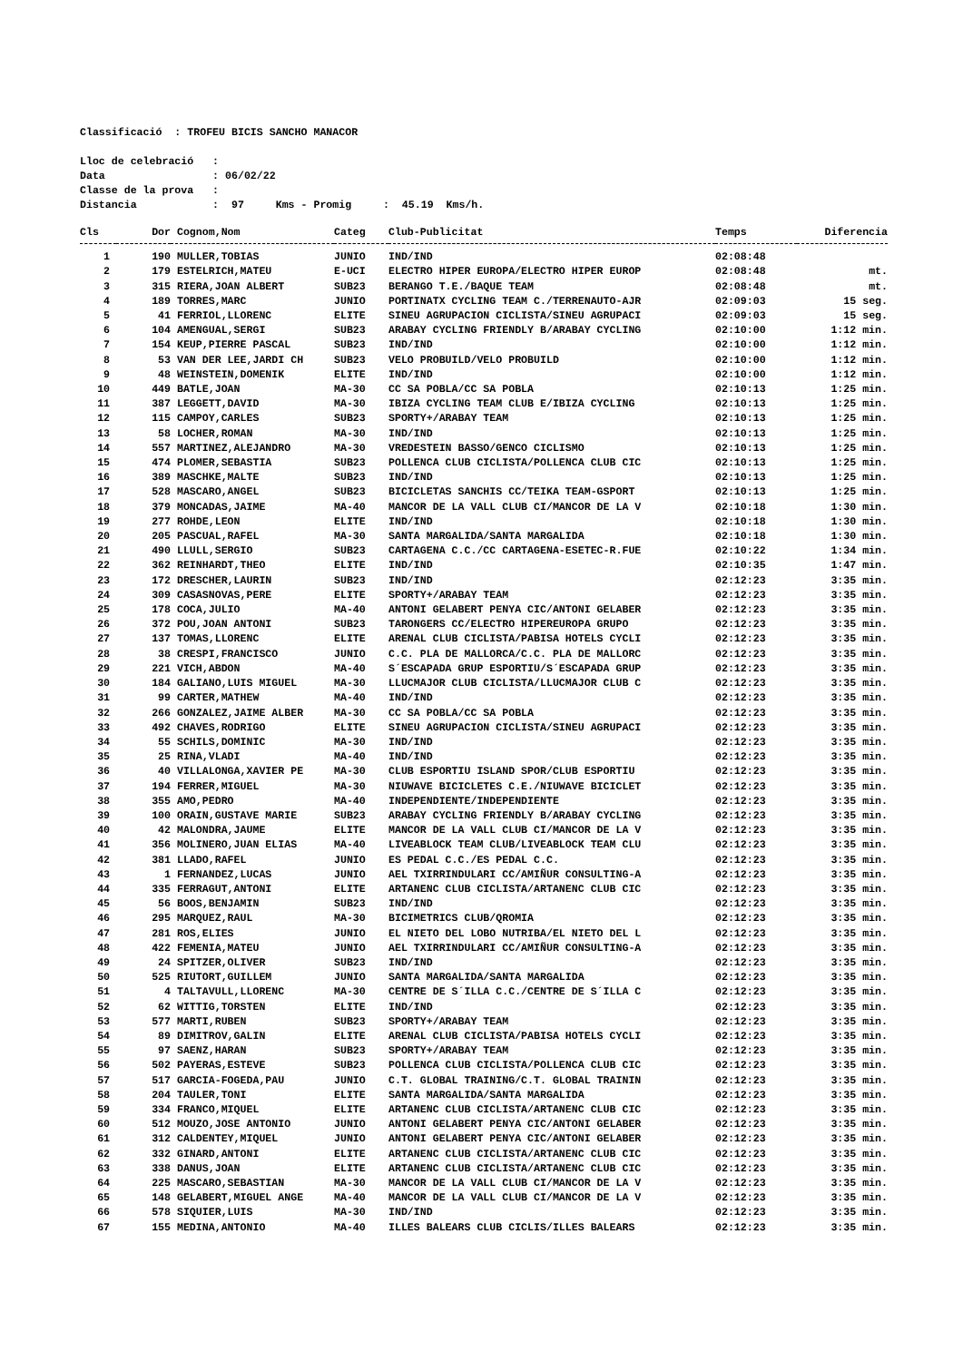Classificació : TROFEU BICIS SANCHO MANACOR
Lloc de celebració :
Data : 06/02/22
Classe de la prova :
Distancia : 97 Kms - Promig : 45.19 Kms/h.
| Cls | Dor | Cognom,Nom | Categ | Club-Publicitat | Temps | Diferencia |
| --- | --- | --- | --- | --- | --- | --- |
| 1 | 190 | MULLER,TOBIAS | JUNIO | IND/IND | 02:08:48 | |
| 2 | 179 | ESTELRICH,MATEU | E-UCI | ELECTRO HIPER EUROPA/ELECTRO HIPER EUROP | 02:08:48 | mt. |
| 3 | 315 | RIERA,JOAN ALBERT | SUB23 | BERANGO T.E./BAQUE TEAM | 02:08:48 | mt. |
| 4 | 189 | TORRES,MARC | JUNIO | PORTINATX CYCLING TEAM C./TERRENAUTO-AJR | 02:09:03 | 15 seg. |
| 5 | 41 | FERRIOL,LLORENC | ELITE | SINEU AGRUPACION CICLISTA/SINEU AGRUPACI | 02:09:03 | 15 seg. |
| 6 | 104 | AMENGUAL,SERGI | SUB23 | ARABAY CYCLING FRIENDLY B/ARABAY CYCLING | 02:10:00 | 1:12 min. |
| 7 | 154 | KEUP,PIERRE PASCAL | SUB23 | IND/IND | 02:10:00 | 1:12 min. |
| 8 | 53 | VAN DER LEE,JARDI CH | SUB23 | VELO PROBUILD/VELO PROBUILD | 02:10:00 | 1:12 min. |
| 9 | 48 | WEINSTEIN,DOMENIK | ELITE | IND/IND | 02:10:00 | 1:12 min. |
| 10 | 449 | BATLE,JOAN | MA-30 | CC SA POBLA/CC SA POBLA | 02:10:13 | 1:25 min. |
| 11 | 387 | LEGGETT,DAVID | MA-30 | IBIZA CYCLING TEAM CLUB E/IBIZA CYCLING | 02:10:13 | 1:25 min. |
| 12 | 115 | CAMPOY,CARLES | SUB23 | SPORTY+/ARABAY TEAM | 02:10:13 | 1:25 min. |
| 13 | 58 | LOCHER,ROMAN | MA-30 | IND/IND | 02:10:13 | 1:25 min. |
| 14 | 557 | MARTINEZ,ALEJANDRO | MA-30 | VREDESTEIN BASSO/GENCO CICLISMO | 02:10:13 | 1:25 min. |
| 15 | 474 | PLOMER,SEBASTIA | SUB23 | POLLENCA CLUB CICLISTA/POLLENCA CLUB CIC | 02:10:13 | 1:25 min. |
| 16 | 389 | MASCHKE,MALTE | SUB23 | IND/IND | 02:10:13 | 1:25 min. |
| 17 | 528 | MASCARO,ANGEL | SUB23 | BICICLETAS SANCHIS CC/TEIKA TEAM-GSPORT | 02:10:13 | 1:25 min. |
| 18 | 379 | MONCADAS,JAIME | MA-40 | MANCOR DE LA VALL CLUB CI/MANCOR DE LA V | 02:10:18 | 1:30 min. |
| 19 | 277 | ROHDE,LEON | ELITE | IND/IND | 02:10:18 | 1:30 min. |
| 20 | 205 | PASCUAL,RAFEL | MA-30 | SANTA MARGALIDA/SANTA MARGALIDA | 02:10:18 | 1:30 min. |
| 21 | 490 | LLULL,SERGIO | SUB23 | CARTAGENA C.C./CC CARTAGENA-ESETEC-R.FUE | 02:10:22 | 1:34 min. |
| 22 | 362 | REINHARDT,THEO | ELITE | IND/IND | 02:10:35 | 1:47 min. |
| 23 | 172 | DRESCHER,LAURIN | SUB23 | IND/IND | 02:12:23 | 3:35 min. |
| 24 | 309 | CASASNOVAS,PERE | ELITE | SPORTY+/ARABAY TEAM | 02:12:23 | 3:35 min. |
| 25 | 178 | COCA,JULIO | MA-40 | ANTONI GELABERT PENYA CIC/ANTONI GELABER | 02:12:23 | 3:35 min. |
| 26 | 372 | POU,JOAN ANTONI | SUB23 | TARONGERS CC/ELECTRO HIPEREUROPA GRUPO | 02:12:23 | 3:35 min. |
| 27 | 137 | TOMAS,LLORENC | ELITE | ARENAL CLUB CICLISTA/PABISA HOTELS CYCLI | 02:12:23 | 3:35 min. |
| 28 | 38 | CRESPI,FRANCISCO | JUNIO | C.C. PLA DE MALLORCA/C.C. PLA DE MALLORC | 02:12:23 | 3:35 min. |
| 29 | 221 | VICH,ABDON | MA-40 | S´ESCAPADA GRUP ESPORTIU/S´ESCAPADA GRUP | 02:12:23 | 3:35 min. |
| 30 | 184 | GALIANO,LUIS MIGUEL | MA-30 | LLUCMAJOR CLUB CICLISTA/LLUCMAJOR CLUB C | 02:12:23 | 3:35 min. |
| 31 | 99 | CARTER,MATHEW | MA-40 | IND/IND | 02:12:23 | 3:35 min. |
| 32 | 266 | GONZALEZ,JAIME ALBER | MA-30 | CC SA POBLA/CC SA POBLA | 02:12:23 | 3:35 min. |
| 33 | 492 | CHAVES,RODRIGO | ELITE | SINEU AGRUPACION CICLISTA/SINEU AGRUPACI | 02:12:23 | 3:35 min. |
| 34 | 55 | SCHILS,DOMINIC | MA-30 | IND/IND | 02:12:23 | 3:35 min. |
| 35 | 25 | RINA,VLADI | MA-40 | IND/IND | 02:12:23 | 3:35 min. |
| 36 | 40 | VILLALONGA,XAVIER PE | MA-30 | CLUB ESPORTIU ISLAND SPOR/CLUB ESPORTIU | 02:12:23 | 3:35 min. |
| 37 | 194 | FERRER,MIGUEL | MA-30 | NIUWAVE BICICLETES C.E./NIUWAVE BICICLET | 02:12:23 | 3:35 min. |
| 38 | 355 | AMO,PEDRO | MA-40 | INDEPENDIENTE/INDEPENDIENTE | 02:12:23 | 3:35 min. |
| 39 | 100 | ORAIN,GUSTAVE MARIE | SUB23 | ARABAY CYCLING FRIENDLY B/ARABAY CYCLING | 02:12:23 | 3:35 min. |
| 40 | 42 | MALONDRA,JAUME | ELITE | MANCOR DE LA VALL CLUB CI/MANCOR DE LA V | 02:12:23 | 3:35 min. |
| 41 | 356 | MOLINERO,JUAN ELIAS | MA-40 | LIVEABLOCK TEAM CLUB/LIVEABLOCK TEAM CLU | 02:12:23 | 3:35 min. |
| 42 | 381 | LLADO,RAFEL | JUNIO | ES PEDAL C.C./ES PEDAL C.C. | 02:12:23 | 3:35 min. |
| 43 | 1 | FERNANDEZ,LUCAS | JUNIO | AEL TXIRRINDULARI CC/AMIÑUR CONSULTING-A | 02:12:23 | 3:35 min. |
| 44 | 335 | FERRAGUT,ANTONI | ELITE | ARTANENC CLUB CICLISTA/ARTANENC CLUB CIC | 02:12:23 | 3:35 min. |
| 45 | 56 | BOOS,BENJAMIN | SUB23 | IND/IND | 02:12:23 | 3:35 min. |
| 46 | 295 | MARQUEZ,RAUL | MA-30 | BICIMETRICS CLUB/QROMIA | 02:12:23 | 3:35 min. |
| 47 | 281 | ROS,ELIES | JUNIO | EL NIETO DEL LOBO NUTRIBA/EL NIETO DEL L | 02:12:23 | 3:35 min. |
| 48 | 422 | FEMENIA,MATEU | JUNIO | AEL TXIRRINDULARI CC/AMIÑUR CONSULTING-A | 02:12:23 | 3:35 min. |
| 49 | 24 | SPITZER,OLIVER | SUB23 | IND/IND | 02:12:23 | 3:35 min. |
| 50 | 525 | RIUTORT,GUILLEM | JUNIO | SANTA MARGALIDA/SANTA MARGALIDA | 02:12:23 | 3:35 min. |
| 51 | 4 | TALTAVULL,LLORENC | MA-30 | CENTRE DE S´ILLA C.C./CENTRE DE S´ILLA C | 02:12:23 | 3:35 min. |
| 52 | 62 | WITTIG,TORSTEN | ELITE | IND/IND | 02:12:23 | 3:35 min. |
| 53 | 577 | MARTI,RUBEN | SUB23 | SPORTY+/ARABAY TEAM | 02:12:23 | 3:35 min. |
| 54 | 89 | DIMITROV,GALIN | ELITE | ARENAL CLUB CICLISTA/PABISA HOTELS CYCLI | 02:12:23 | 3:35 min. |
| 55 | 97 | SAENZ,HARAN | SUB23 | SPORTY+/ARABAY TEAM | 02:12:23 | 3:35 min. |
| 56 | 502 | PAYERAS,ESTEVE | SUB23 | POLLENCA CLUB CICLISTA/POLLENCA CLUB CIC | 02:12:23 | 3:35 min. |
| 57 | 517 | GARCIA-FOGEDA,PAU | JUNIO | C.T. GLOBAL TRAINING/C.T. GLOBAL TRAININ | 02:12:23 | 3:35 min. |
| 58 | 204 | TAULER,TONI | ELITE | SANTA MARGALIDA/SANTA MARGALIDA | 02:12:23 | 3:35 min. |
| 59 | 334 | FRANCO,MIQUEL | ELITE | ARTANENC CLUB CICLISTA/ARTANENC CLUB CIC | 02:12:23 | 3:35 min. |
| 60 | 512 | MOUZO,JOSE ANTONIO | JUNIO | ANTONI GELABERT PENYA CIC/ANTONI GELABER | 02:12:23 | 3:35 min. |
| 61 | 312 | CALDENTEY,MIQUEL | JUNIO | ANTONI GELABERT PENYA CIC/ANTONI GELABER | 02:12:23 | 3:35 min. |
| 62 | 332 | GINARD,ANTONI | ELITE | ARTANENC CLUB CICLISTA/ARTANENC CLUB CIC | 02:12:23 | 3:35 min. |
| 63 | 338 | DANUS,JOAN | ELITE | ARTANENC CLUB CICLISTA/ARTANENC CLUB CIC | 02:12:23 | 3:35 min. |
| 64 | 225 | MASCARO,SEBASTIAN | MA-30 | MANCOR DE LA VALL CLUB CI/MANCOR DE LA V | 02:12:23 | 3:35 min. |
| 65 | 148 | GELABERT,MIGUEL ANGE | MA-40 | MANCOR DE LA VALL CLUB CI/MANCOR DE LA V | 02:12:23 | 3:35 min. |
| 66 | 578 | SIQUIER,LUIS | MA-30 | IND/IND | 02:12:23 | 3:35 min. |
| 67 | 155 | MEDINA,ANTONIO | MA-40 | ILLES BALEARS CLUB CICLIS/ILLES BALEARS | 02:12:23 | 3:35 min. |